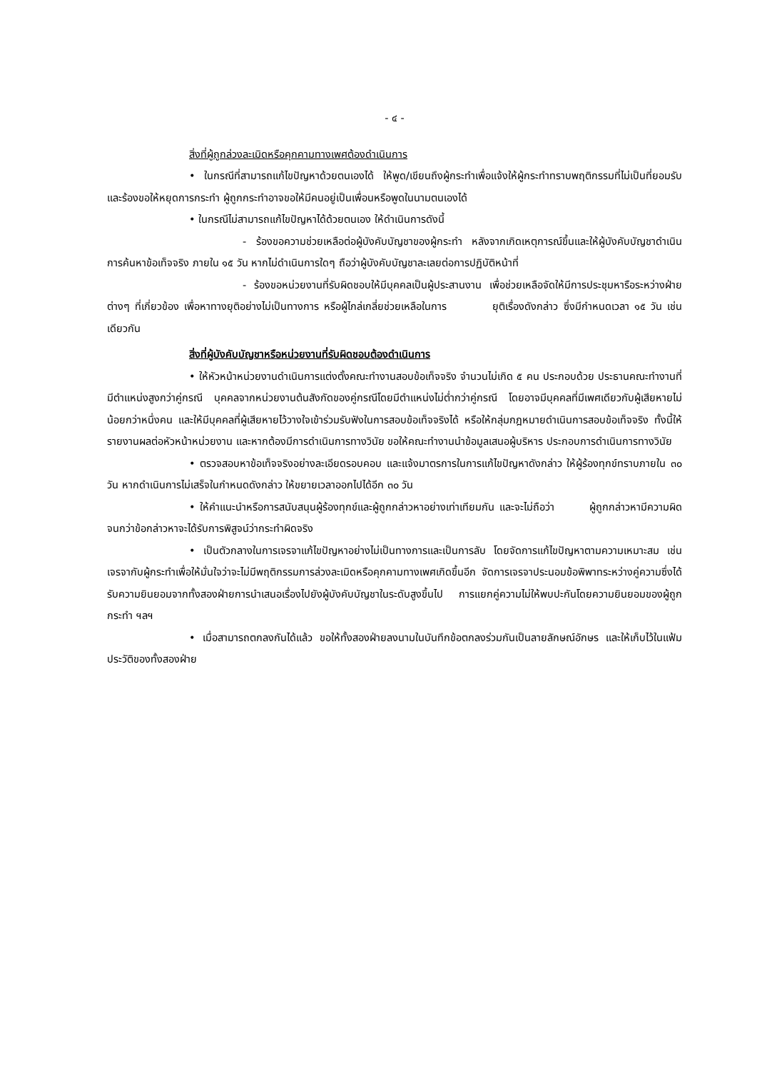- ๔ -
สิ่งที่ผู้ถูกล่วงละเมิดหรือคุกคามทางเพศต้องดำเนินการ
• ในกรณีที่สามารถแก้ไขปัญหาด้วยตนเองได้ ให้พูด/เขียนถึงผู้กระทำเพื่อแจ้งให้ผู้กระทำทราบพฤติกรรมที่ไม่เป็นที่ยอมรับและร้องขอให้หยุดการกระทำ ผู้ถูกกระทำอาจขอให้มีคนอยู่เป็นเพื่อนหรือพูดในนามตนเองได้
• ในกรณีไม่สามารถแก้ไขปัญหาได้ด้วยตนเอง ให้ดำเนินการดังนี้
- ร้องขอความช่วยเหลือต่อผู้บังคับบัญชาของผู้กระทำ หลังจากเกิดเหตุการณ์ขึ้นและให้ผู้บังคับบัญชาดำเนินการค้นหาข้อเท็จจริง ภายใน ๑๕ วัน หากไม่ดำเนินการใดๆ ถือว่าผู้บังคับบัญชาละเลยต่อการปฏิบัติหน้าที่
- ร้องขอหน่วยงานที่รับผิดชอบให้มีบุคคลเป็นผู้ประสานงาน เพื่อช่วยเหลือจัดให้มีการประชุมหารือระหว่างฝ่ายต่างๆ ที่เกี่ยวข้อง เพื่อหาทางยุติอย่างไม่เป็นทางการ หรือผู้ไกล่เกลี่ยช่วยเหลือในการ ยุติเรื่องดังกล่าว ซึ่งมีกำหนดเวลา ๑๕ วัน เช่นเดียวกัน
สิ่งที่ผู้บังคับบัญชาหรือหน่วยงานที่รับผิดชอบต้องดำเนินการ
• ให้หัวหน้าหน่วยงานดำเนินการแต่งตั้งคณะทำงานสอบข้อเท็จจริง จำนวนไม่เกิด ๕ คน ประกอบด้วย ประธานคณะทำงานที่มีตำแหน่งสูงกว่าคู่กรณี บุคคลจากหน่วยงานต้นสังกัดของคู่กรณีโดยมีตำแหน่งไม่ต่ำกว่าคู่กรณี โดยอาจมีบุคคลที่มีเพศเดียวกับผู้เสียหายไม่น้อยกว่าหนึ่งคน และให้มีบุคคลที่ผู้เสียหายไว้วางใจเข้าร่วมรับฟังในการสอบข้อเท็จจริงได้ หรือให้กลุ่มกฎหมายดำเนินการสอบข้อเท็จจริง ทั้งนี้ให้รายงานผลต่อหัวหน้าหน่วยงาน และหากต้องมีการดำเนินการทางวินัย ขอให้คณะทำงานนำข้อมูลเสนอผู้บริหาร ประกอบการดำเนินการทางวินัย
• ตรวจสอบหาข้อเท็จจริงอย่างละเอียดรอบคอบ และแจ้งมาตรการในการแก้ไขปัญหาดังกล่าว ให้ผู้ร้องทุกข์ทราบภายใน ๓๐ วัน หากดำเนินการไม่เสร็จในกำหนดดังกล่าว ให้ขยายเวลาออกไปได้อีก ๓๐ วัน
• ให้คำแนะนำหรือการสนับสนุนผู้ร้องทุกข์และผู้ถูกกล่าวหาอย่างเท่าเทียมกัน และจะไม่ถือว่า ผู้ถูกกล่าวหามีความผิด จนกว่าข้อกล่าวหาจะได้รับการพิสูจน์ว่ากระทำผิดจริง
• เป็นตัวกลางในการเจรจาแก้ไขปัญหาอย่างไม่เป็นทางการและเป็นการลับ โดยจัดการแก้ไขปัญหาตามความเหมาะสม เช่น เจรจากับผู้กระทำเพื่อให้มั่นใจว่าจะไม่มีพฤติกรรมการล่วงละเมิดหรือคุกคามทางเพศเกิดขึ้นอีก จัดการเจรจาประนอมข้อพิพาทระหว่างคู่ความซึ่งได้รับความยินยอมจากทั้งสองฝ่ายการนำเสนอเรื่องไปยังผู้บังคับบัญชาในระดับสูงขึ้นไป การแยกคู่ความไม่ให้พบปะกันโดยความยินยอมของผู้ถูกกระทำ ฯลฯ
• เมื่อสามารถตกลงกันได้แล้ว ขอให้ทั้งสองฝ่ายลงนามในบันทึกข้อตกลงร่วมกันเป็นลายลักษณ์อักษร และให้เก็บไว้ในแฟ้มประวัติของทั้งสองฝ่าย